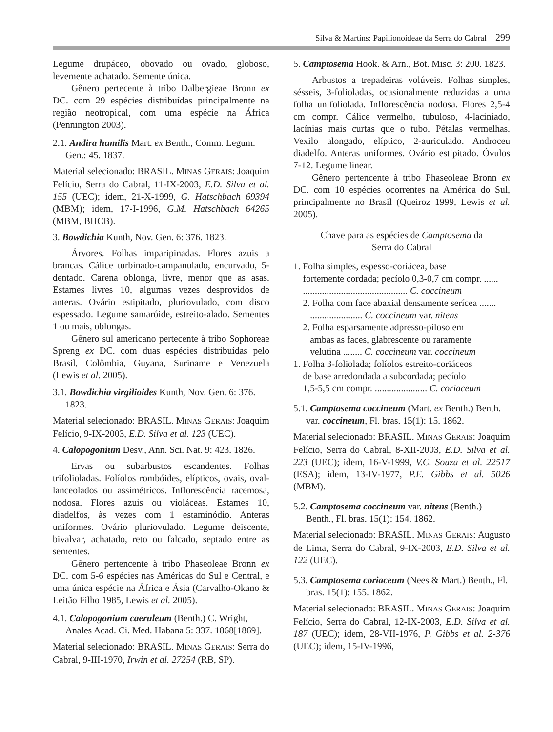Silva & Martins: Papilionoideae da Serra do Cabral 299
Legume drupáceo, obovado ou ovado, globoso, levemente achatado. Semente única.
Gênero pertecente à tribo Dalbergieae Bronn ex DC. com 29 espécies distribuídas principalmente na região neotropical, com uma espécie na África (Pennington 2003).
2.1. Andira humilis Mart. ex Benth., Comm. Legum. Gen.: 45. 1837.
Material selecionado: BRASIL. MINAS GERAIS: Joaquim Felício, Serra do Cabral, 11-IX-2003, E.D. Silva et al. 155 (UEC); idem, 21-X-1999, G. Hatschbach 69394 (MBM); idem, 17-I-1996, G.M. Hatschbach 64265 (MBM, BHCB).
3. Bowdichia Kunth, Nov. Gen. 6: 376. 1823.
Árvores. Folhas imparipinadas. Flores azuis a brancas. Cálice turbinado-campanulado, encurvado, 5-dentado. Carena oblonga, livre, menor que as asas. Estames livres 10, algumas vezes desprovidos de anteras. Ovário estipitado, pluriovulado, com disco espessado. Legume samaróide, estreito-alado. Sementes 1 ou mais, oblongas.
Gênero sul americano pertecente à tribo Sophoreae Spreng ex DC. com duas espécies distribuídas pelo Brasil, Colômbia, Guyana, Suriname e Venezuela (Lewis et al. 2005).
3.1. Bowdichia virgilioides Kunth, Nov. Gen. 6: 376. 1823.
Material selecionado: BRASIL. MINAS GERAIS: Joaquim Felício, 9-IX-2003, E.D. Silva et al. 123 (UEC).
4. Calopogonium Desv., Ann. Sci. Nat. 9: 423. 1826.
Ervas ou subarbustos escandentes. Folhas trifolioladas. Folíolos rombóides, elípticos, ovais, oval-lanceolados ou assimétricos. Inflorescência racemosa, nodosa. Flores azuis ou violáceas. Estames 10, diadelfos, às vezes com 1 estaminódio. Anteras uniformes. Ovário pluriovulado. Legume deiscente, bivalvar, achatado, reto ou falcado, septado entre as sementes.
Gênero pertencente à tribo Phaseoleae Bronn ex DC. com 5-6 espécies nas Américas do Sul e Central, e uma única espécie na África e Ásia (Carvalho-Okano & Leitão Filho 1985, Lewis et al. 2005).
4.1. Calopogonium caeruleum (Benth.) C. Wright, Anales Acad. Ci. Med. Habana 5: 337. 1868[1869].
Material selecionado: BRASIL. MINAS GERAIS: Serra do Cabral, 9-III-1970, Irwin et al. 27254 (RB, SP).
5. Camptosema Hook. & Arn., Bot. Misc. 3: 200. 1823.
Arbustos a trepadeiras volúveis. Folhas simples, sésseis, 3-folioladas, ocasionalmente reduzidas a uma folha unifoliolada. Inflorescência nodosa. Flores 2,5-4 cm compr. Cálice vermelho, tubuloso, 4-laciniado, lacínias mais curtas que o tubo. Pétalas vermelhas. Vexilo alongado, elíptico, 2-auriculado. Androceu diadelfo. Anteras uniformes. Ovário estipitado. Óvulos 7-12. Legume linear.
Gênero pertencente à tribo Phaseoleae Bronn ex DC. com 10 espécies ocorrentes na América do Sul, principalmente no Brasil (Queiroz 1999, Lewis et al. 2005).
Chave para as espécies de Camptosema da
Serra do Cabral
1. Folha simples, espesso-coriácea, base
fortemente cordada; pecíolo 0,3-0,7 cm compr. ......
............................................ C. coccineum
2. Folha com face abaxial densamente serícea .......
...................... C. coccineum var. nitens
2. Folha esparsamente adpresso-piloso em
ambas as faces, glabrescente ou raramente
velutina ........ C. coccineum var. coccineum
1. Folha 3-foliolada; folíolos estreito-coriáceos
de base arredondada a subcordada; pecíolo
1,5-5,5 cm compr. ...................... C. coriaceum
5.1. Camptosema coccineum (Mart. ex Benth.) Benth. var. coccineum, Fl. bras. 15(1): 15. 1862.
Material selecionado: BRASIL. MINAS GERAIS: Joaquim Felício, Serra do Cabral, 8-XII-2003, E.D. Silva et al. 223 (UEC); idem, 16-V-1999, V.C. Souza et al. 22517 (ESA); idem, 13-IV-1977, P.E. Gibbs et al. 5026 (MBM).
5.2. Camptosema coccineum var. nitens (Benth.) Benth., Fl. bras. 15(1): 154. 1862.
Material selecionado: BRASIL. MINAS GERAIS: Augusto de Lima, Serra do Cabral, 9-IX-2003, E.D. Silva et al. 122 (UEC).
5.3. Camptosema coriaceum (Nees & Mart.) Benth., Fl. bras. 15(1): 155. 1862.
Material selecionado: BRASIL. MINAS GERAIS: Joaquim Felício, Serra do Cabral, 12-IX-2003, E.D. Silva et al. 187 (UEC); idem, 28-VII-1976, P. Gibbs et al. 2-376 (UEC); idem, 15-IV-1996,